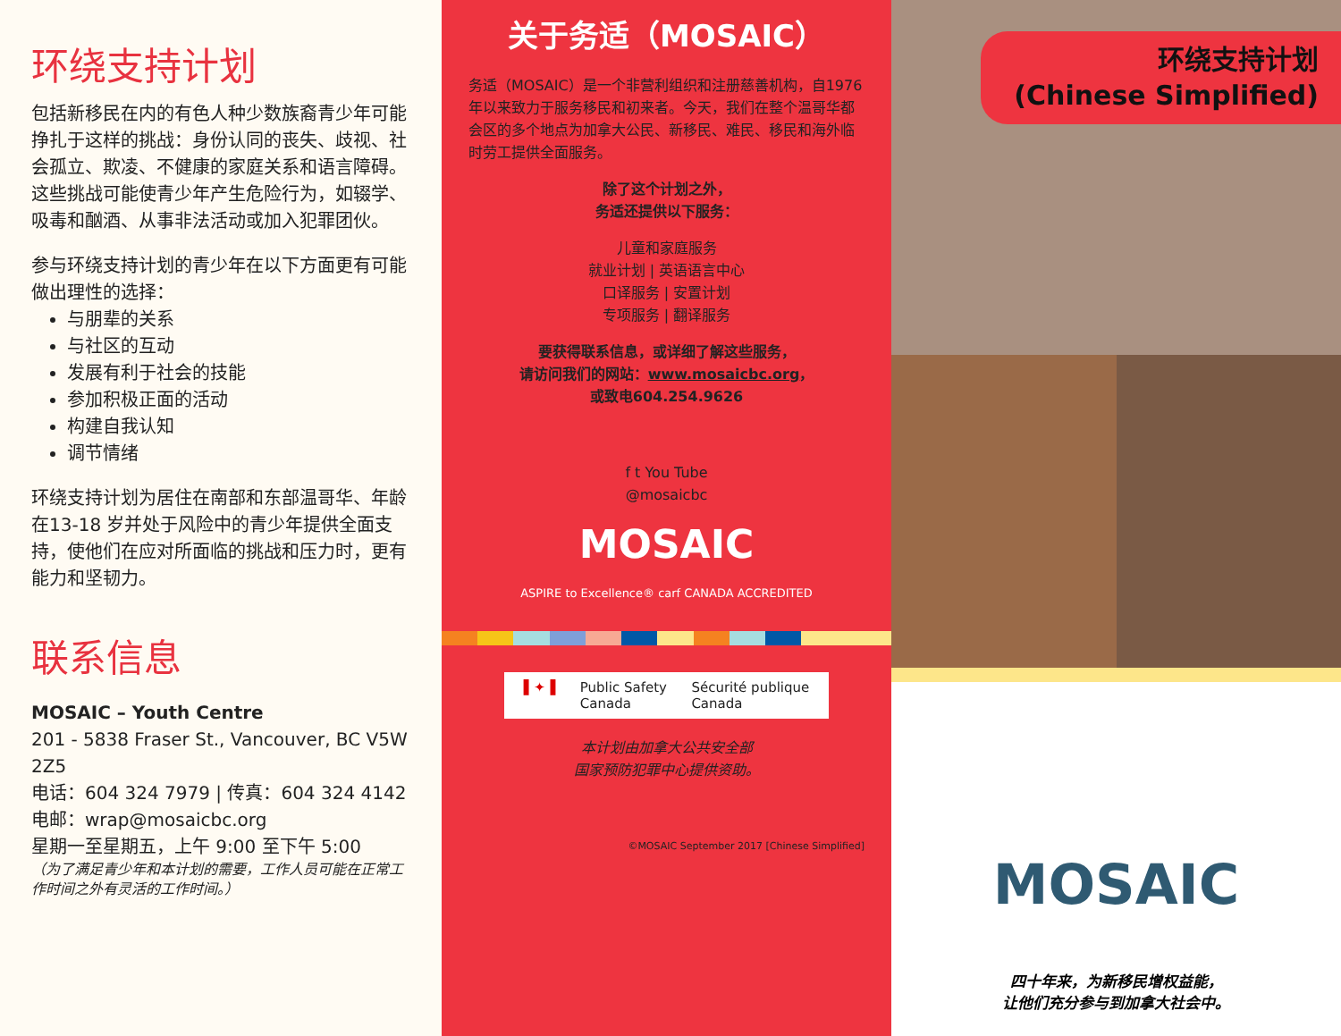环绕支持计划
包括新移民在内的有色人种少数族裔青少年可能挣扎于这样的挑战：身份认同的丧失、歧视、社会孤立、欺凌、不健康的家庭关系和语言障碍。这些挑战可能使青少年产生危险行为，如辍学、吸毒和酗酒、从事非法活动或加入犯罪团伙。
参与环绕支持计划的青少年在以下方面更有可能做出理性的选择：
与朋辈的关系
与社区的互动
发展有利于社会的技能
参加积极正面的活动
构建自我认知
调节情绪
环绕支持计划为居住在南部和东部温哥华、年龄在13-18 岁并处于风险中的青少年提供全面支持，使他们在应对所面临的挑战和压力时，更有能力和坚韧力。
联系信息
MOSAIC – Youth Centre
201 - 5838 Fraser St., Vancouver, BC V5W 2Z5
电话：604 324 7979 | 传真：604 324 4142
电邮：wrap@mosaicbc.org
星期一至星期五，上午 9:00 至下午 5:00
（为了满足青少年和本计划的需要，工作人员可能在正常工作时间之外有灵活的工作时间。）
关于务适（MOSAIC）
务适（MOSAIC）是一个非营利组织和注册慈善机构，自1976年以来致力于服务移民和初来者。今天，我们在整个温哥华都会区的多个地点为加拿大公民、新移民、难民、移民和海外临时劳工提供全面服务。
除了这个计划之外，
务适还提供以下服务：
儿童和家庭服务
就业计划 | 英语语言中心
口译服务 | 安置计划
专项服务 | 翻译服务
要获得联系信息，或详细了解这些服务，
请访问我们的网站：www.mosaicbc.org，
或致电604.254.9626
f t You Tube
@mosaicbc
MOSAIC
ASPIRE to Excellence® carf CANADA ACCREDITED
▌✦▐ Public Safety
Canada Sécurité publique
Canada
本计划由加拿大公共安全部
国家预防犯罪中心提供资助。
©MOSAIC September 2017 [Chinese Simplified]
环绕支持计划
(Chinese Simplified)
MOSAIC
四十年来，为新移民增权益能，
让他们充分参与到加拿大社会中。